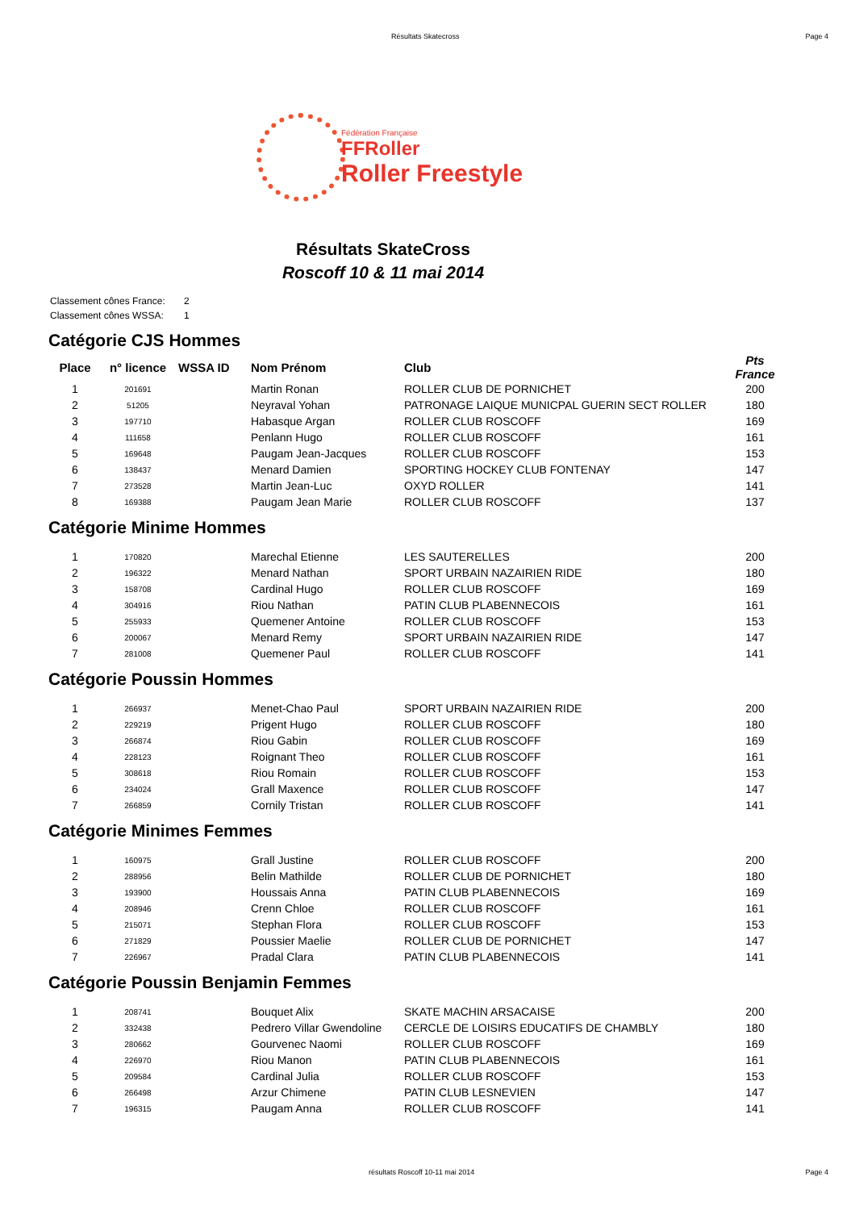Résultats Skatecross Page 4
Fédération Française
FFRoller
Roller Freestyle
Résultats SkateCross
Roscoff 10 & 11 mai 2014
Classement cônes France: 2
Classement cônes WSSA: 1
Catégorie CJS Hommes
| Place | n° licence | WSSA ID | Nom Prénom | Club | Pts France |
| --- | --- | --- | --- | --- | --- |
| 1 | 201691 | | Martin Ronan | ROLLER CLUB DE PORNICHET | 200 |
| 2 | 51205 | | Neyraval Yohan | PATRONAGE LAIQUE MUNICPAL GUERIN SECT ROLLER | 180 |
| 3 | 197710 | | Habasque Argan | ROLLER CLUB ROSCOFF | 169 |
| 4 | 111658 | | Penlann Hugo | ROLLER CLUB ROSCOFF | 161 |
| 5 | 169648 | | Paugam Jean-Jacques | ROLLER CLUB ROSCOFF | 153 |
| 6 | 138437 | | Menard Damien | SPORTING HOCKEY CLUB FONTENAY | 147 |
| 7 | 273528 | | Martin Jean-Luc | OXYD ROLLER | 141 |
| 8 | 169388 | | Paugam Jean Marie | ROLLER CLUB ROSCOFF | 137 |
Catégorie Minime Hommes
| 1 | 170820 | | Marechal Etienne | LES SAUTERELLES | 200 |
| 2 | 196322 | | Menard Nathan | SPORT URBAIN NAZAIRIEN RIDE | 180 |
| 3 | 158708 | | Cardinal Hugo | ROLLER CLUB ROSCOFF | 169 |
| 4 | 304916 | | Riou Nathan | PATIN CLUB PLABENNECOIS | 161 |
| 5 | 255933 | | Quemener Antoine | ROLLER CLUB ROSCOFF | 153 |
| 6 | 200067 | | Menard Remy | SPORT URBAIN NAZAIRIEN RIDE | 147 |
| 7 | 281008 | | Quemener Paul | ROLLER CLUB ROSCOFF | 141 |
Catégorie Poussin Hommes
| 1 | 266937 | | Menet-Chao Paul | SPORT URBAIN NAZAIRIEN RIDE | 200 |
| 2 | 229219 | | Prigent Hugo | ROLLER CLUB ROSCOFF | 180 |
| 3 | 266874 | | Riou Gabin | ROLLER CLUB ROSCOFF | 169 |
| 4 | 228123 | | Roignant Theo | ROLLER CLUB ROSCOFF | 161 |
| 5 | 308618 | | Riou Romain | ROLLER CLUB ROSCOFF | 153 |
| 6 | 234024 | | Grall Maxence | ROLLER CLUB ROSCOFF | 147 |
| 7 | 266859 | | Cornily Tristan | ROLLER CLUB ROSCOFF | 141 |
Catégorie Minimes Femmes
| 1 | 160975 | | Grall Justine | ROLLER CLUB ROSCOFF | 200 |
| 2 | 288956 | | Belin Mathilde | ROLLER CLUB DE PORNICHET | 180 |
| 3 | 193900 | | Houssais Anna | PATIN CLUB PLABENNECOIS | 169 |
| 4 | 208946 | | Crenn Chloe | ROLLER CLUB ROSCOFF | 161 |
| 5 | 215071 | | Stephan Flora | ROLLER CLUB ROSCOFF | 153 |
| 6 | 271829 | | Poussier Maelie | ROLLER CLUB DE PORNICHET | 147 |
| 7 | 226967 | | Pradal Clara | PATIN CLUB PLABENNECOIS | 141 |
Catégorie Poussin Benjamin Femmes
| 1 | 208741 | | Bouquet Alix | SKATE MACHIN ARSACAISE | 200 |
| 2 | 332438 | | Pedrero Villar Gwendoline | CERCLE DE LOISIRS EDUCATIFS DE CHAMBLY | 180 |
| 3 | 280662 | | Gourvenec Naomi | ROLLER CLUB ROSCOFF | 169 |
| 4 | 226970 | | Riou Manon | PATIN CLUB PLABENNECOIS | 161 |
| 5 | 209584 | | Cardinal Julia | ROLLER CLUB ROSCOFF | 153 |
| 6 | 266498 | | Arzur Chimene | PATIN CLUB LESNEVIEN | 147 |
| 7 | 196315 | | Paugam Anna | ROLLER CLUB ROSCOFF | 141 |
résultats Roscoff 10-11 mai 2014 Page 4